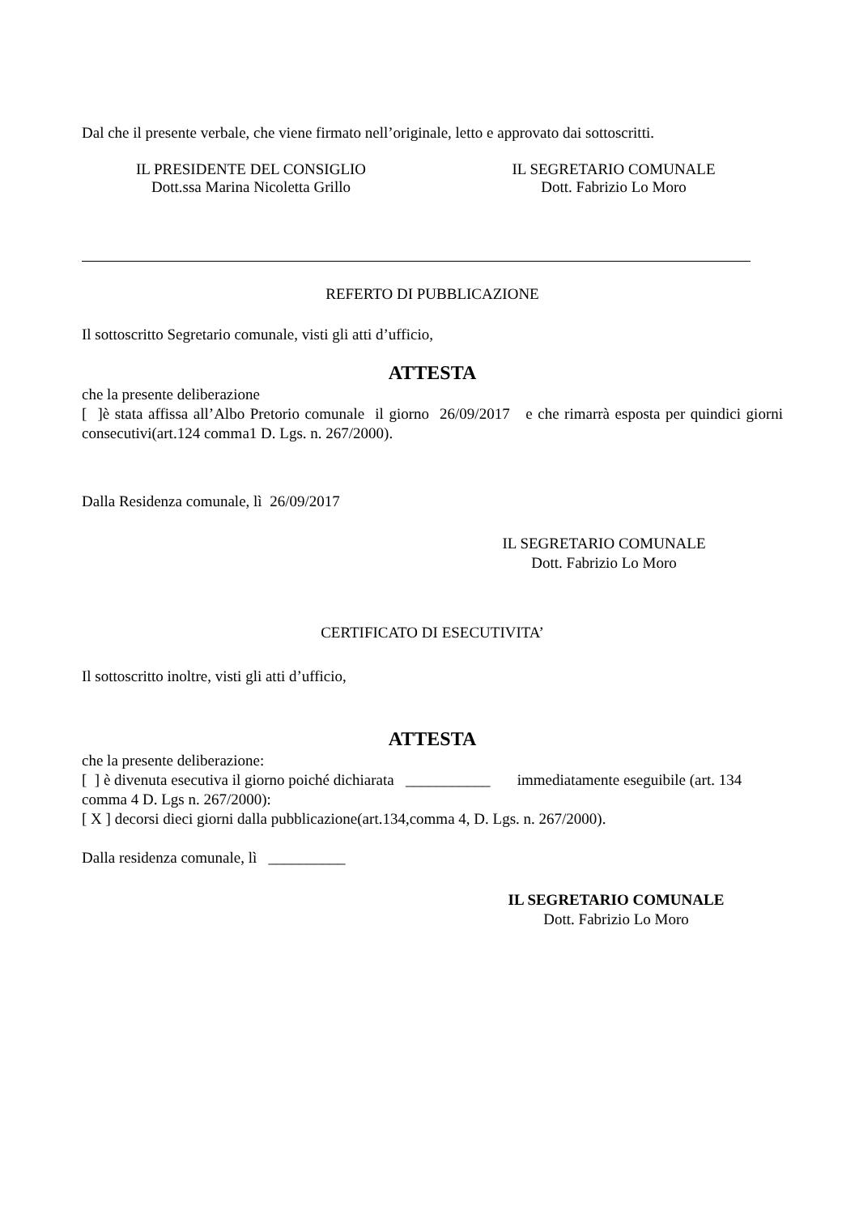Dal che il presente verbale, che viene firmato nell’originale, letto e approvato dai sottoscritti.
IL PRESIDENTE DEL CONSIGLIO
Dott.ssa Marina Nicoletta Grillo
IL SEGRETARIO COMUNALE
Dott. Fabrizio Lo Moro
REFERTO DI PUBBLICAZIONE
Il sottoscritto Segretario comunale, visti gli atti d’ufficio,
ATTESTA
che la presente deliberazione
[ ]è stata affissa all’Albo Pretorio comunale il giorno 26/09/2017 e che rimarrà esposta per quindici giorni consecutivi(art.124 comma1 D. Lgs. n. 267/2000).
Dalla Residenza comunale, lì 26/09/2017
IL SEGRETARIO COMUNALE
Dott. Fabrizio Lo Moro
CERTIFICATO DI ESECUTIVITA’
Il sottoscritto inoltre, visti gli atti d’ufficio,
ATTESTA
che la presente deliberazione:
[ ] è divenuta esecutiva il giorno poiché dichiarata ___________ immediatamente eseguibile (art. 134 comma 4 D. Lgs n. 267/2000):
[ X ] decorsi dieci giorni dalla pubblicazione(art.134,comma 4, D. Lgs. n. 267/2000).
Dalla residenza comunale, lì __________
IL SEGRETARIO COMUNALE
Dott. Fabrizio Lo Moro